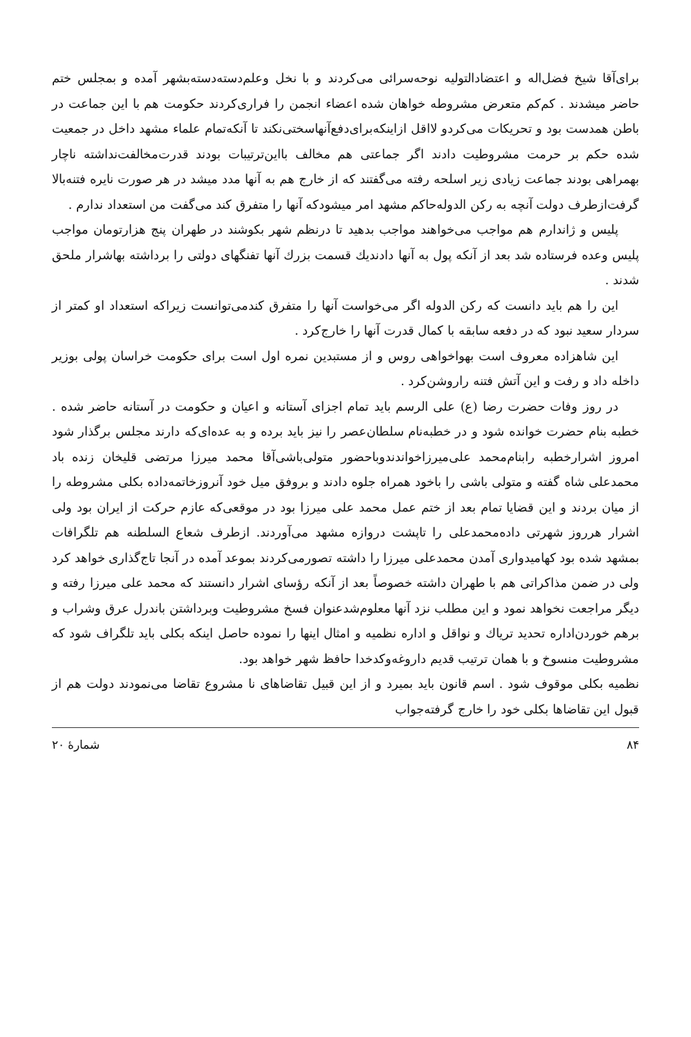برای‌آقا شیخ فضل‌اله و اعتضادالتولیه نوحه‌سرائی می‌کردند و با نخل وعلم‌دسته‌دسته‌بشهر آمده و بمجلس ختم حاضر میشدند . کم‌کم متعرض مشروطه خواهان شده اعضاء انجمن را فراری‌کردند حکومت هم با این جماعت در باطن همدست بود و تحریکات می‌کردو لااقل ازاینکه‌برای‌دفع‌آنهاسختی‌نکند تا آنکه‌تمام علماء مشهد داخل در جمعیت شده حکم بر حرمت مشروطیت دادند اگر جماعتی هم مخالف بااین‌ترتیبات بودند قدرت‌مخالفت‌نداشته ناچار بهمراهی بودند جماعت زیادی زیر اسلحه رفته می‌گفتند که از خارج هم به آنها مدد میشد در هر صورت نایره فتنه‌بالا گرفت‌ازطرف دولت آنچه به رکن الدوله‌حاکم مشهد امر میشودکه آنها را متفرق کند می‌گفت من استعداد ندارم .
پلیس و ژاندارم هم مواجب می‌خواهند مواجب بدهید تا درنظم شهر بکوشند در طهران پنج هزارتومان مواجب پلیس وعده فرستاده شد بعد از آنکه پول به آنها دادندیك قسمت بزرك آنها تفنگهای دولتی را برداشته بهاشرار ملحق شدند .
این را هم باید دانست که رکن الدوله اگر می‌خواست آنها را متفرق کندمی‌‌توانست زیراکه استعداد او کمتر از سردار سعید نبود که در دفعه سابقه با کمال قدرت آنها را خارج‌کرد .
این شاهزاده معروف است بهواخواهی روس و از مستبدین نمره اول است برای حکومت خراسان پولی بوزیر داخله داد و رفت و این آتش فتنه راروشن‌کرد .
در روز وفات حضرت رضا (ع) علی الرسم باید تمام اجزای آستانه و اعیان و حکومت در آستانه حاضر شده . خطبه بنام حضرت خوانده شود و در خطبه‌نام سلطان‌عصر را نیز باید برده و به عده‌ای‌که دارند مجلس برگذار شود امروز اشرارخطبه رابنام‌محمد علی‌میرزاخواندندوباحضور متولی‌باشی‌آقا محمد میرزا مرتضی قلیخان زنده باد محمدعلی شاه گفته و متولی باشی را باخود همراه جلوه دادند و بروفق میل خود آنروزخاتمه‌داده بکلی مشروطه را از میان بردند و این قضایا تمام بعد از ختم عمل محمد علی میرزا بود در موقعی‌که عازم حرکت از ایران بود ولی اشرار هرروز شهرتی داده‌محمدعلی را تاپشت دروازه مشهد می‌آوردند. ازطرف شعاع السلطنه هم تلگرافات بمشهد شده بود کهامیدواری آمدن محمدعلی میرزا را داشته تصورمی‌کردند بموعد آمده در آنجا تاج‌گذاری خواهد کرد ولی در ضمن مذاکراتی هم با طهران داشته خصوصاً بعد از آنکه رؤسای اشرار دانستند که محمد علی میرزا رفته و دیگر مراجعت نخواهد نمود و این مطلب نزد آنها معلوم‌شدعنوان فسخ مشروطیت وبرداشتن باندرل عرق وشراب و برهم خوردن‌اداره تحدید تریاك و نواقل و اداره نظمیه و امثال اینها را نموده حاصل اینکه بکلی باید تلگراف شود که مشروطیت منسوخ و با همان ترتیب قدیم داروغه‌وکدخدا حافظ شهر خواهد بود.
نظمیه بکلی موقوف شود . اسم قانون باید بمیرد و از این قبیل تقاضاهای نا مشروع تقاضا می‌نمودند دولت هم از قبول این تقاضاها بکلی خود را خارج گرفته‌جواب
۸۴ شمارهٔ ۲۰